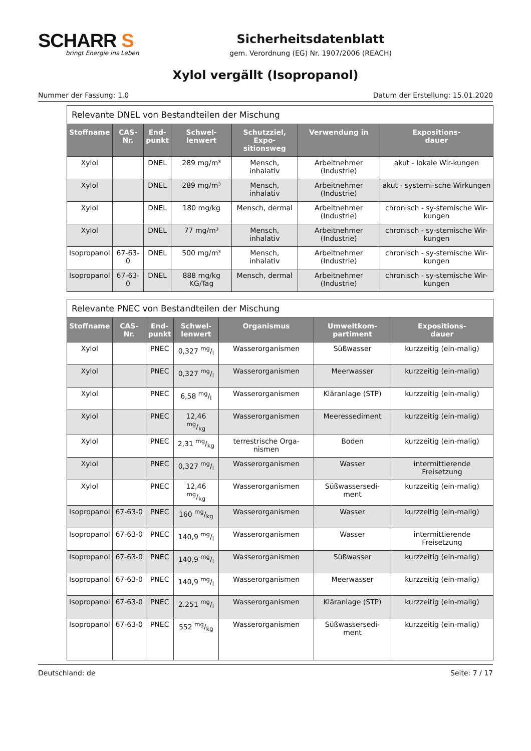SCHARR S
bringt Energie ins Leben
Sicherheitsdatenblatt
gem. Verordnung (EG) Nr. 1907/2006 (REACH)
Xylol vergällt (Isopropanol)
Nummer der Fassung: 1.0 Datum der Erstellung: 15.01.2020
| Relevante DNEL von Bestandteilen der Mischung | | | | | | |
| Stoffname | CAS-Nr. | End- punkt | Schwel- lenwert | Schutzziel, Expo- sitionsweg | Verwendung in | Expositions- dauer |
| Xylol | | DNEL | 289 mg/m³ | Mensch, inhalativ | Arbeitnehmer (Industrie) | akut - lokale Wir-kungen |
| Xylol | | DNEL | 289 mg/m³ | Mensch, inhalativ | Arbeitnehmer (Industrie) | akut - systemi-sche Wirkungen |
| Xylol | | DNEL | 180 mg/kg | Mensch, dermal | Arbeitnehmer (Industrie) | chronisch - sy-stemische Wir-kungen |
| Xylol | | DNEL | 77 mg/m³ | Mensch, inhalativ | Arbeitnehmer (Industrie) | chronisch - sy-stemische Wir-kungen |
| Isopropanol | 67-63-0 | DNEL | 500 mg/m³ | Mensch, inhalativ | Arbeitnehmer (Industrie) | chronisch - sy-stemische Wir-kungen |
| Isopropanol | 67-63-0 | DNEL | 888 mg/kg KG/Tag | Mensch, dermal | Arbeitnehmer (Industrie) | chronisch - sy-stemische Wir-kungen |
| Relevante PNEC von Bestandteilen der Mischung | | | | | | |
| Stoffname | CAS-Nr. | End- punkt | Schwel- lenwert | Organismus | Umweltkom- partiment | Expositions- dauer |
| Xylol | | PNEC | 0,327 mg/l | Wasserorganismen | Süßwasser | kurzzeitig (ein-malig) |
| Xylol | | PNEC | 0,327 mg/l | Wasserorganismen | Meerwasser | kurzzeitig (ein-malig) |
| Xylol | | PNEC | 6,58 mg/l | Wasserorganismen | Kläranlage (STP) | kurzzeitig (ein-malig) |
| Xylol | | PNEC | 12,46 mg/kg | Wasserorganismen | Meeressediment | kurzzeitig (ein-malig) |
| Xylol | | PNEC | 2,31 mg/kg | terrestrische Orga-nismen | Boden | kurzzeitig (ein-malig) |
| Xylol | | PNEC | 0,327 mg/l | Wasserorganismen | Wasser | intermittierende Freisetzung |
| Xylol | | PNEC | 12,46 mg/kg | Wasserorganismen | Süßwassersedi-ment | kurzzeitig (ein-malig) |
| Isopropanol | 67-63-0 | PNEC | 160 mg/kg | Wasserorganismen | Wasser | kurzzeitig (ein-malig) |
| Isopropanol | 67-63-0 | PNEC | 140,9 mg/l | Wasserorganismen | Wasser | intermittierende Freisetzung |
| Isopropanol | 67-63-0 | PNEC | 140,9 mg/l | Wasserorganismen | Süßwasser | kurzzeitig (ein-malig) |
| Isopropanol | 67-63-0 | PNEC | 140,9 mg/l | Wasserorganismen | Meerwasser | kurzzeitig (ein-malig) |
| Isopropanol | 67-63-0 | PNEC | 2.251 mg/l | Wasserorganismen | Kläranlage (STP) | kurzzeitig (ein-malig) |
| Isopropanol | 67-63-0 | PNEC | 552 mg/kg | Wasserorganismen | Süßwassersedi-ment | kurzzeitig (ein-malig) |
Deutschland: de Seite: 7 / 17